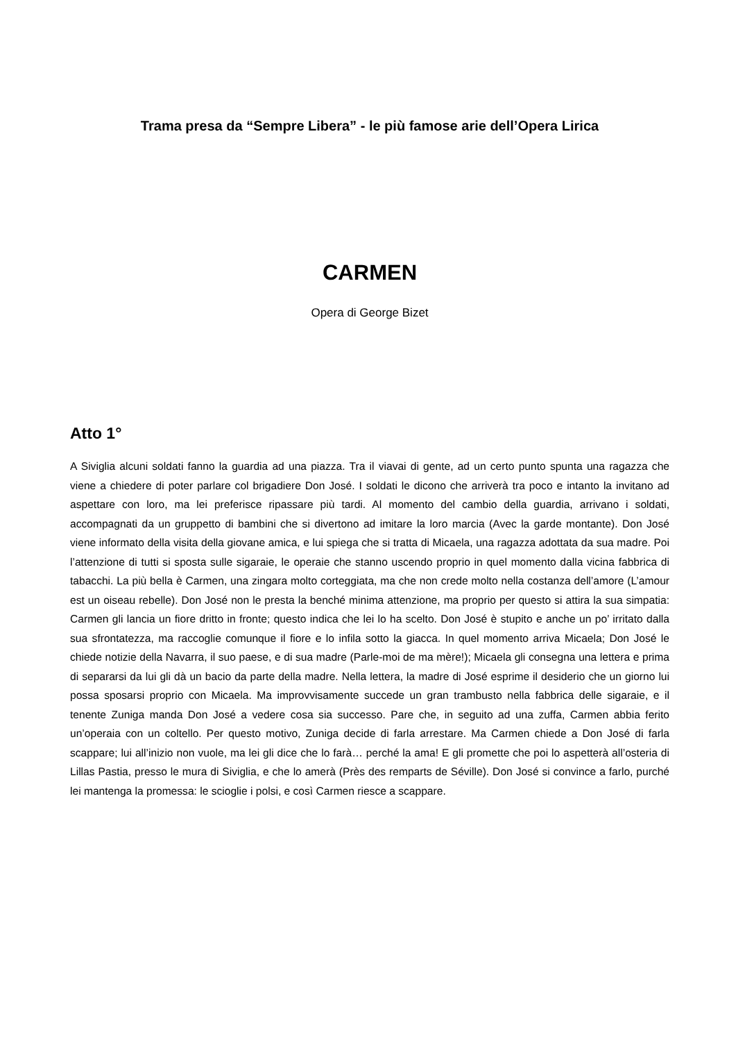Trama presa da “Sempre Libera” - le più famose arie dell’Opera Lirica
CARMEN
Opera di George Bizet
Atto 1°
A Siviglia alcuni soldati fanno la guardia ad una piazza. Tra il viavai di gente, ad un certo punto spunta una ragazza che viene a chiedere di poter parlare col brigadiere Don José. I soldati le dicono che arriverà tra poco e intanto la invitano ad aspettare con loro, ma lei preferisce ripassare più tardi. Al momento del cambio della guardia, arrivano i soldati, accompagnati da un gruppetto di bambini che si divertono ad imitare la loro marcia (Avec la garde montante). Don José viene informato della visita della giovane amica, e lui spiega che si tratta di Micaela, una ragazza adottata da sua madre. Poi l’attenzione di tutti si sposta sulle sigaraie, le operaie che stanno uscendo proprio in quel momento dalla vicina fabbrica di tabacchi. La più bella è Carmen, una zingara molto corteggiata, ma che non crede molto nella costanza dell’amore (L’amour est un oiseau rebelle). Don José non le presta la benché minima attenzione, ma proprio per questo si attira la sua simpatia: Carmen gli lancia un fiore dritto in fronte; questo indica che lei lo ha scelto. Don José è stupito e anche un po’ irritato dalla sua sfrontatezza, ma raccoglie comunque il fiore e lo infila sotto la giacca. In quel momento arriva Micaela; Don José le chiede notizie della Navarra, il suo paese, e di sua madre (Parle-moi de ma mère!); Micaela gli consegna una lettera e prima di separarsi da lui gli dà un bacio da parte della madre. Nella lettera, la madre di José esprime il desiderio che un giorno lui possa sposarsi proprio con Micaela. Ma improvvisamente succede un gran trambusto nella fabbrica delle sigaraie, e il tenente Zuniga manda Don José a vedere cosa sia successo. Pare che, in seguito ad una zuffa, Carmen abbia ferito un’operaia con un coltello. Per questo motivo, Zuniga decide di farla arrestare. Ma Carmen chiede a Don José di farla scappare; lui all’inizio non vuole, ma lei gli dice che lo farà… perché la ama! E gli promette che poi lo aspetterà all’osteria di Lillas Pastia, presso le mura di Siviglia, e che lo amerà (Près des remparts de Séville). Don José si convince a farlo, purché lei mantenga la promessa: le scioglie i polsi, e così Carmen riesce a scappare.